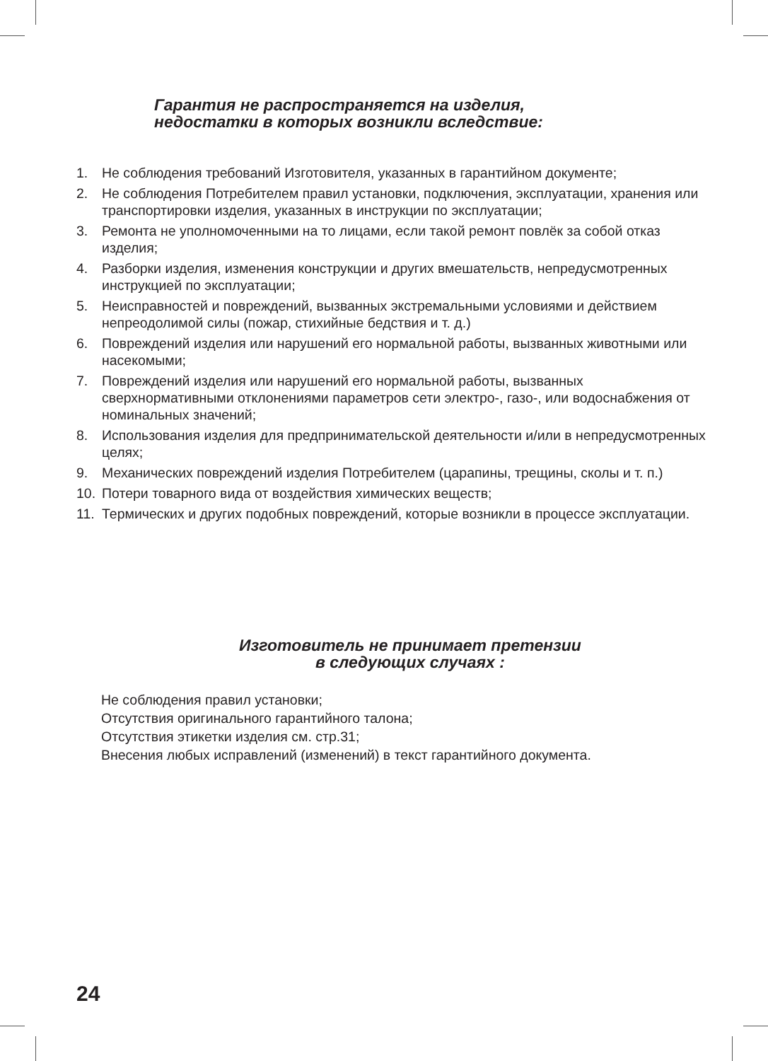Гарантия не распространяется на изделия,
недостатки в которых возникли вследствие:
1. Не соблюдения требований Изготовителя, указанных в гарантийном документе;
2. Не соблюдения Потребителем правил установки, подключения, эксплуатации, хранения или транспортировки изделия, указанных в инструкции по эксплуатации;
3. Ремонта не уполномоченными на то лицами, если такой ремонт повлёк за собой отказ изделия;
4. Разборки изделия, изменения конструкции и других вмешательств, непредусмотренных инструкцией по эксплуатации;
5. Неисправностей и повреждений, вызванных экстремальными условиями и действием непреодолимой силы (пожар, стихийные бедствия и т. д.)
6. Повреждений изделия или нарушений его нормальной работы, вызванных животными или насекомыми;
7. Повреждений изделия или нарушений его нормальной работы, вызванных сверхнормативными отклонениями параметров сети электро-, газо-, или водоснабжения от номинальных значений;
8. Использования изделия для предпринимательской деятельности и/или в непредусмотренных целях;
9. Механических повреждений изделия Потребителем (царапины, трещины, сколы и т. п.)
10. Потери товарного вида от воздействия химических веществ;
11. Термических и других подобных повреждений, которые возникли в процессе эксплуатации.
Изготовитель не принимает претензии
в следующих случаях :
Не соблюдения правил установки;
Отсутствия оригинального гарантийного талона;
Отсутствия этикетки изделия см. стр.31;
Внесения любых исправлений (изменений) в текст гарантийного документа.
24